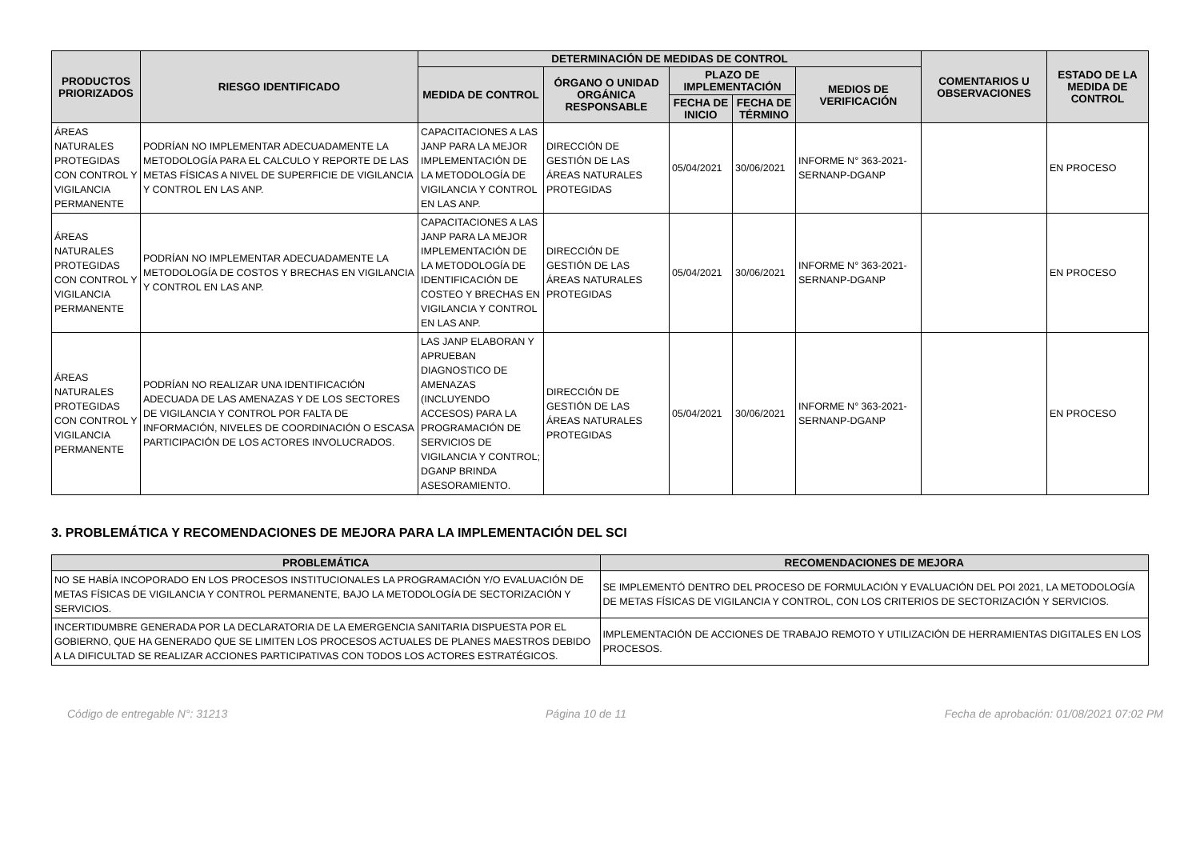| PRODUCTOS PRIORIZADOS | RIESGO IDENTIFICADO | DETERMINACIÓN DE MEDIDAS DE CONTROL | | | | | COMENTARIOS U OBSERVACIONES | ESTADO DE LA MEDIDA DE CONTROL |
| --- | --- | --- | --- | --- | --- | --- | --- | --- |
| | | MEDIDA DE CONTROL | ÓRGANO O UNIDAD ORGÁNICA RESPONSABLE | PLAZO DE IMPLEMENTACIÓN | | MEDIOS DE VERIFICACIÓN | | |
| | | | | FECHA DE INICIO | FECHA DE TÉRMINO | | | |
| ÁREAS NATURALES PROTEGIDAS CON CONTROL Y VIGILANCIA PERMANENTE | PODRÍAN NO IMPLEMENTAR ADECUADAMENTE LA METODOLOGÍA PARA EL CALCULO Y REPORTE DE LAS METAS FÍSICAS A NIVEL DE SUPERFICIE DE VIGILANCIA Y CONTROL EN LAS ANP. | CAPACITACIONES A LAS JANP PARA LA MEJOR IMPLEMENTACIÓN DE LA METODOLOGÍA DE VIGILANCIA Y CONTROL EN LAS ANP. | DIRECCIÓN DE GESTIÓN DE LAS ÁREAS NATURALES PROTEGIDAS | 05/04/2021 | 30/06/2021 | INFORME N° 363-2021-SERNANP-DGANP | | EN PROCESO |
| ÁREAS NATURALES PROTEGIDAS CON CONTROL Y VIGILANCIA PERMANENTE | PODRÍAN NO IMPLEMENTAR ADECUADAMENTE LA METODOLOGÍA DE COSTOS Y BRECHAS EN VIGILANCIA Y CONTROL EN LAS ANP. | CAPACITACIONES A LAS JANP PARA LA MEJOR IMPLEMENTACIÓN DE LA METODOLOGÍA DE IDENTIFICACIÓN DE COSTEO Y BRECHAS EN VIGILANCIA Y CONTROL EN LAS ANP. | DIRECCIÓN DE GESTIÓN DE LAS ÁREAS NATURALES PROTEGIDAS | 05/04/2021 | 30/06/2021 | INFORME N° 363-2021-SERNANP-DGANP | | EN PROCESO |
| ÁREAS NATURALES PROTEGIDAS CON CONTROL Y VIGILANCIA PERMANENTE | PODRÍAN NO REALIZAR UNA IDENTIFICACIÓN ADECUADA DE LAS AMENAZAS Y DE LOS SECTORES DE VIGILANCIA Y CONTROL POR FALTA DE INFORMACIÓN, NIVELES DE COORDINACIÓN O ESCASA PARTICIPACIÓN DE LOS ACTORES INVOLUCRADOS. | LAS JANP ELABORAN Y APRUEBAN DIAGNOSTICO DE AMENAZAS (INCLUYENDO ACCESOS) PARA LA PROGRAMACIÓN DE SERVICIOS DE VIGILANCIA Y CONTROL; DGANP BRINDA ASESORAMIENTO. | DIRECCIÓN DE GESTIÓN DE LAS ÁREAS NATURALES PROTEGIDAS | 05/04/2021 | 30/06/2021 | INFORME N° 363-2021-SERNANP-DGANP | | EN PROCESO |
3. PROBLEMÁTICA Y RECOMENDACIONES DE MEJORA PARA LA IMPLEMENTACIÓN DEL SCI
| PROBLEMÁTICA | RECOMENDACIONES DE MEJORA |
| --- | --- |
| NO SE HABÍA INCOPORADO EN LOS PROCESOS INSTITUCIONALES LA PROGRAMACIÓN Y/O EVALUACIÓN DE METAS FÍSICAS DE VIGILANCIA Y CONTROL PERMANENTE, BAJO LA METODOLOGÍA DE SECTORIZACIÓN Y SERVICIOS. | SE IMPLEMENTÓ DENTRO DEL PROCESO DE FORMULACIÓN Y EVALUACIÓN DEL POI 2021, LA METODOLOGÍA DE METAS FÍSICAS DE VIGILANCIA Y CONTROL, CON LOS CRITERIOS DE SECTORIZACIÓN Y SERVICIOS. |
| INCERTIDUMBRE GENERADA POR LA DECLARATORIA DE LA EMERGENCIA SANITARIA DISPUESTA POR EL GOBIERNO, QUE HA GENERADO QUE SE LIMITEN LOS PROCESOS ACTUALES DE PLANES MAESTROS DEBIDO A LA DIFICULTAD SE REALIZAR ACCIONES PARTICIPATIVAS CON TODOS LOS ACTORES ESTRATÉGICOS. | IMPLEMENTACIÓN DE ACCIONES DE TRABAJO REMOTO Y UTILIZACIÓN DE HERRAMIENTAS DIGITALES EN LOS PROCESOS. |
Código de entregable N°: 31213 Página 10 de 11 Fecha de aprobación: 01/08/2021 07:02 PM